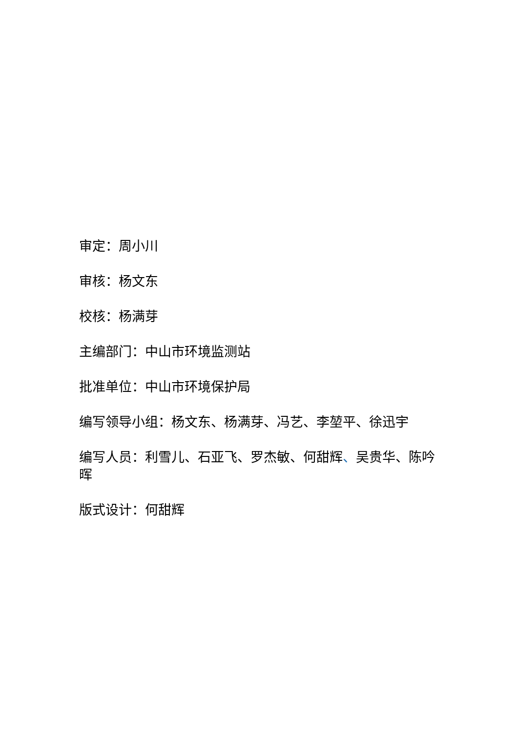审定：周小川
审核：杨文东
校核：杨满芽
主编部门：中山市环境监测站
批准单位：中山市环境保护局
编写领导小组：杨文东、杨满芽、冯艺、李堃平、徐迅宇
编写人员：利雪儿、石亚飞、罗杰敏、何甜辉、吴贵华、陈吟晖
版式设计：何甜辉